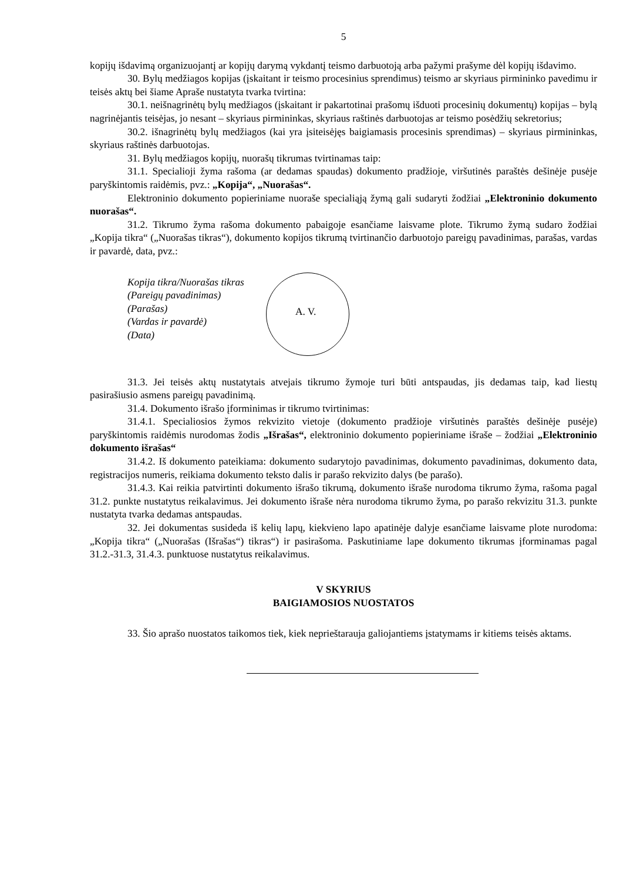5
kopijų išdavimą organizuojantį ar kopijų darymą vykdantį teismo darbuotoją arba pažymi prašyme dėl kopijų išdavimo.
30. Bylų medžiagos kopijas (įskaitant ir teismo procesinius sprendimus) teismo ar skyriaus pirmininko pavedimu ir teisės aktų bei šiame Apraše nustatyta tvarka tvirtina:
30.1. neišnagrinėtų bylų medžiagos (įskaitant ir pakartotinai prašomų išduoti procesinių dokumentų) kopijas – bylą nagrinėjantis teisėjas, jo nesant – skyriaus pirmininkas, skyriaus raštinės darbuotojas ar teismo posėdžių sekretorius;
30.2. išnagrinėtų bylų medžiagos (kai yra įsiteisėjęs baigiamasis procesinis sprendimas) – skyriaus pirmininkas, skyriaus raštinės darbuotojas.
31. Bylų medžiagos kopijų, nuorašų tikrumas tvirtinamas taip:
31.1. Specialioji žyma rašoma (ar dedamas spaudas) dokumento pradžioje, viršutinės paraštės dešinėje pusėje paryškintomis raidėmis, pvz.: „Kopija“, „Nuorašas“.
Elektroninio dokumento popieriniame nuoraše specialiąją žymą gali sudaryti žodžiai „Elektroninio dokumento nuorašas“.
31.2. Tikrumo žyma rašoma dokumento pabaigoje esančiame laisvame plote. Tikrumo žymą sudaro žodžiai „Kopija tikra“ („Nuorašas tikras“), dokumento kopijos tikrumą tvirtinančio darbuotojo pareigų pavadinimas, parašas, vardas ir pavardė, data, pvz.:
Kopija tikra/Nuorašas tikras
(Pareigų pavadinimas)
(Parašas)
(Vardas ir pavardė)
(Data)
A. V.
31.3. Jei teisės aktų nustatytais atvejais tikrumo žymoje turi būti antspaudas, jis dedamas taip, kad liestų pasirašiusio asmens pareigų pavadinimą.
31.4. Dokumento išrašo įforminimas ir tikrumo tvirtinimas:
31.4.1. Specialiosios žymos rekvizito vietoje (dokumento pradžioje viršutinės paraštės dešinėje pusėje) paryškintomis raidėmis nurodomas žodis „Išrašas“, elektroninio dokumento popieriniame išraše – žodžiai „Elektroninio dokumento išrašas“
31.4.2. Iš dokumento pateikiama: dokumento sudarytojo pavadinimas, dokumento pavadinimas, dokumento data, registracijos numeris, reikiama dokumento teksto dalis ir parašo rekvizito dalys (be parašo).
31.4.3. Kai reikia patvirtinti dokumento išrašo tikrumą, dokumento išraše nurodoma tikrumo žyma, rašoma pagal 31.2. punkte nustatytus reikalavimus. Jei dokumento išraše nėra nurodoma tikrumo žyma, po parašo rekvizitu 31.3. punkte nustatyta tvarka dedamas antspaudas.
32. Jei dokumentas susideda iš kelių lapų, kiekvieno lapo apatinėje dalyje esančiame laisvame plote nurodoma: „Kopija tikra“ („Nuorašas (Išrašas“) tikras“) ir pasirašoma. Paskutiniame lape dokumento tikrumas įforminamas pagal 31.2.-31.3, 31.4.3. punktuose nustatytus reikalavimus.
V SKYRIUS
BAIGIAMOSIOS NUOSTATOS
33. Šio aprašo nuostatos taikomos tiek, kiek neprieštarauja galiojantiems įstatymams ir kitiems teisės aktams.